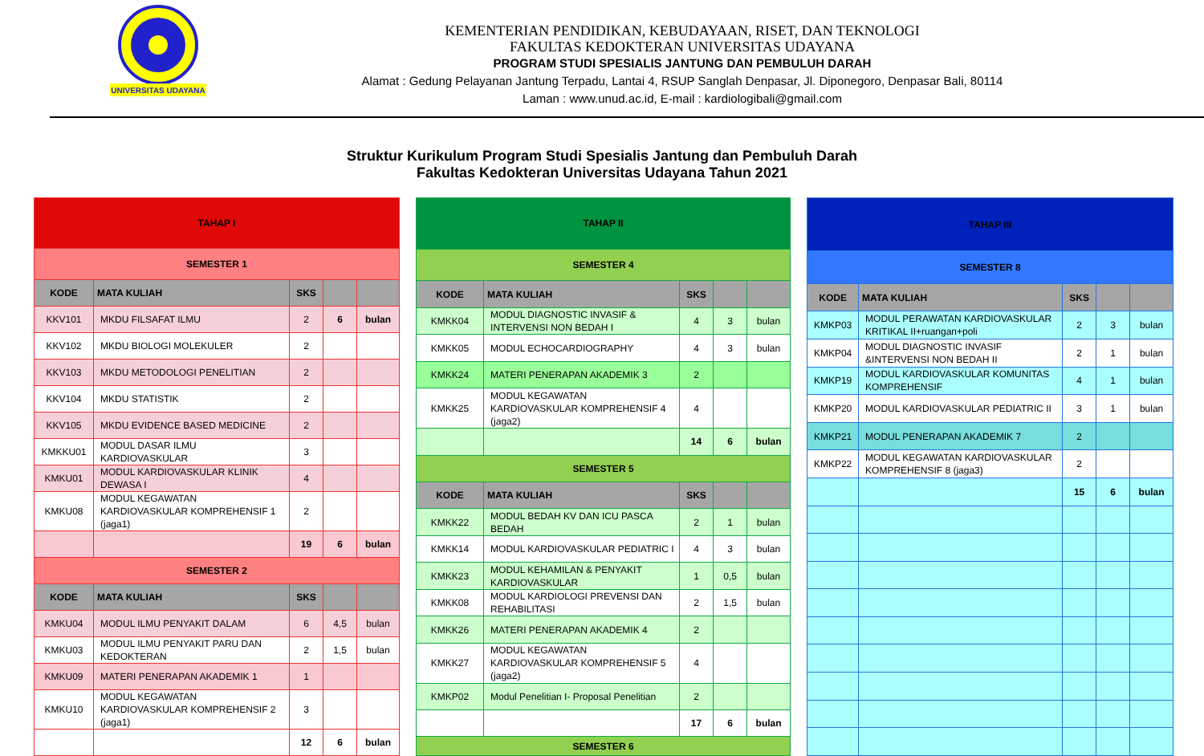UNIVERSITAS UDAYANA
KEMENTERIAN PENDIDIKAN, KEBUDAYAAN, RISET, DAN TEKNOLOGI
FAKULTAS KEDOKTERAN UNIVERSITAS UDAYANA
PROGRAM STUDI SPESIALIS JANTUNG DAN PEMBULUH DARAH
Alamat : Gedung Pelayanan Jantung Terpadu, Lantai 4, RSUP Sanglah Denpasar, Jl. Diponegoro, Denpasar Bali, 80114
Laman : www.unud.ac.id, E-mail : kardiologibali@gmail.com
Struktur Kurikulum Program Studi Spesialis Jantung dan Pembuluh Darah
Fakultas Kedokteran Universitas Udayana Tahun 2021
| TAHAP I | | | | |
| --- | --- | --- | --- | --- |
| SEMESTER 1 | | | | |
| KODE | MATA KULIAH | SKS | | |
| KKV101 | MKDU FILSAFAT ILMU | 2 | 6 | bulan |
| KKV102 | MKDU BIOLOGI MOLEKULER | 2 | | |
| KKV103 | MKDU METODOLOGI PENELITIAN | 2 | | |
| KKV104 | MKDU STATISTIK | 2 | | |
| KKV105 | MKDU EVIDENCE BASED MEDICINE | 2 | | |
| KMKKU01 | MODUL DASAR ILMU KARDIOVASKULAR | 3 | | |
| KMKU01 | MODUL KARDIOVASKULAR KLINIK DEWASA I | 4 | | |
| KMKU08 | MODUL KEGAWATAN KARDIOVASKULAR KOMPREHENSIF 1 (jaga1) | 2 | | |
| | | 19 | 6 | bulan |
| SEMESTER 2 | | | | |
| KODE | MATA KULIAH | SKS | | |
| KMKU04 | MODUL ILMU PENYAKIT DALAM | 6 | 4,5 | bulan |
| KMKU03 | MODUL ILMU PENYAKIT PARU DAN KEDOKTERAN | 2 | 1,5 | bulan |
| KMKU09 | MATERI PENERAPAN AKADEMIK 1 | 1 | | |
| KMKU10 | MODUL KEGAWATAN KARDIOVASKULAR KOMPREHENSIF 2 (jaga1) | 3 | | |
| | | 12 | 6 | bulan |
| TAHAP II | | | | |
| --- | --- | --- | --- | --- |
| SEMESTER 4 | | | | |
| KODE | MATA KULIAH | SKS | | |
| KMKK04 | MODUL DIAGNOSTIC INVASIF & INTERVENSI NON BEDAH I | 4 | 3 | bulan |
| KMKK05 | MODUL ECHOCARDIOGRAPHY | 4 | 3 | bulan |
| KMKK24 | MATERI PENERAPAN AKADEMIK 3 | 2 | | |
| KMKK25 | MODUL KEGAWATAN KARDIOVASKULAR KOMPREHENSIF 4 (jaga2) | 4 | | |
| | | 14 | 6 | bulan |
| SEMESTER 5 | | | | |
| KODE | MATA KULIAH | SKS | | |
| KMKK22 | MODUL BEDAH KV DAN ICU PASCA BEDAH | 2 | 1 | bulan |
| KMKK14 | MODUL KARDIOVASKULAR PEDIATRIC I | 4 | 3 | bulan |
| KMKK23 | MODUL KEHAMILAN & PENYAKIT KARDIOVASKULAR | 1 | 0,5 | bulan |
| KMKK08 | MODUL KARDIOLOGI PREVENSI DAN REHABILITASI | 2 | 1,5 | bulan |
| KMKK26 | MATERI PENERAPAN AKADEMIK 4 | 2 | | |
| KMKK27 | MODUL KEGAWATAN KARDIOVASKULAR KOMPREHENSIF 5 (jaga2) | 4 | | |
| KMKP02 | Modul Penelitian I- Proposal Penelitian | 2 | | |
| | | 17 | 6 | bulan |
| SEMESTER 6 | | | | |
| TAHAP III | | | | |
| --- | --- | --- | --- | --- |
| SEMESTER 8 | | | | |
| KODE | MATA KULIAH | SKS | | |
| KMKP03 | MODUL PERAWATAN KARDIOVASKULAR KRITIKAL II+ruangan+poli | 2 | 3 | bulan |
| KMKP04 | MODUL DIAGNOSTIC INVASIF &INTERVENSI NON BEDAH II | 2 | 1 | bulan |
| KMKP19 | MODUL KARDIOVASKULAR KOMUNITAS KOMPREHENSIF | 4 | 1 | bulan |
| KMKP20 | MODUL KARDIOVASKULAR PEDIATRIC II | 3 | 1 | bulan |
| KMKP21 | MODUL PENERAPAN AKADEMIK 7 | 2 | | |
| KMKP22 | MODUL KEGAWATAN KARDIOVASKULAR KOMPREHENSIF 8 (jaga3) | 2 | | |
| | | 15 | 6 | bulan |